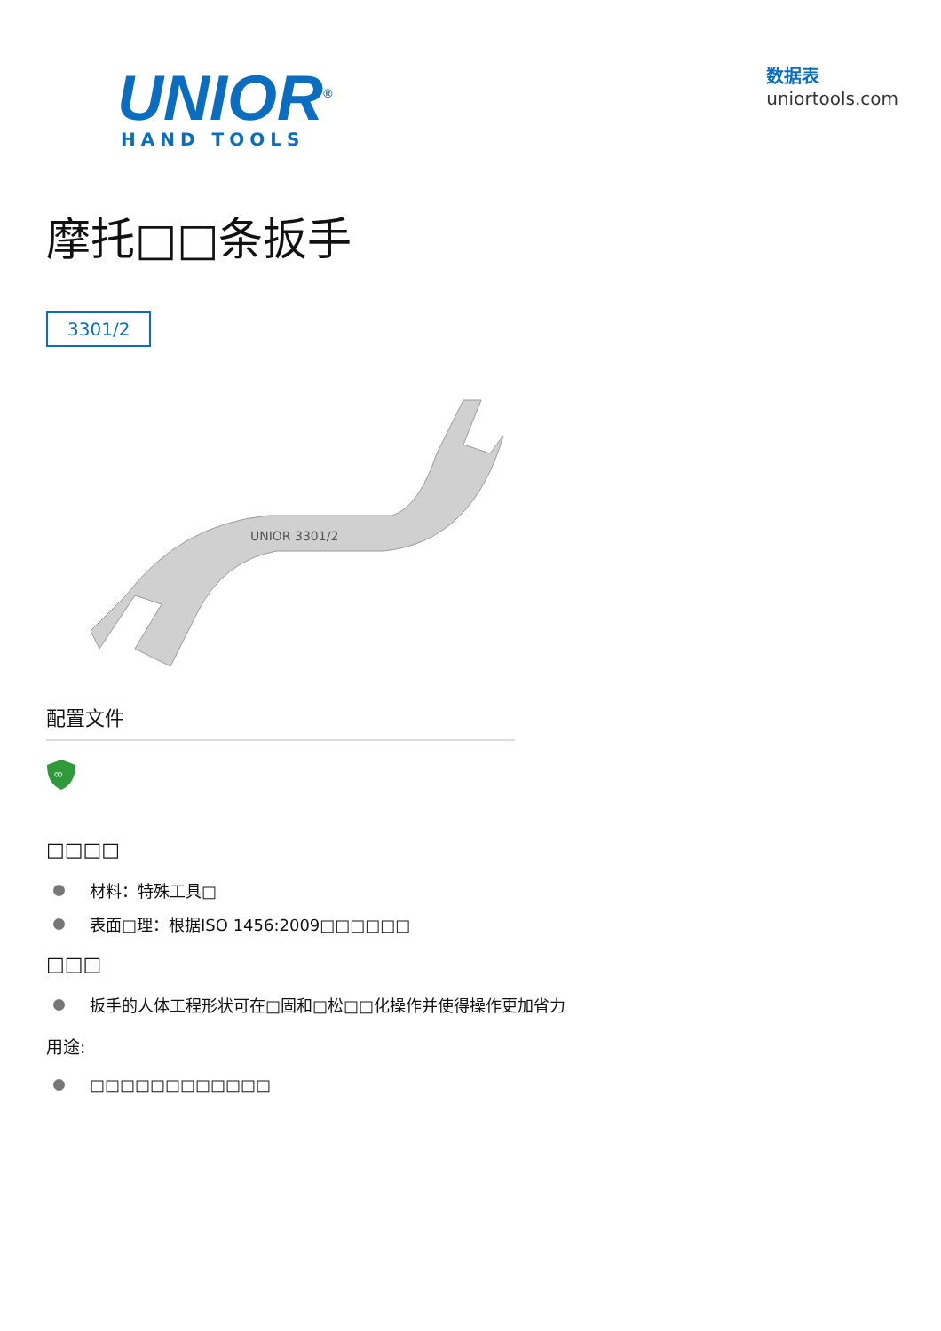UNIOR<sup>®</sup>
HAND TOOLS
数据表
uniortools.com
摩托□□条扳手
3301/2
UNIOR 3301/2
配置文件
∞
□□□□
材料：特殊工具□
表面□理：根据ISO 1456:2009□□□□□□
□□□
扳手的人体工程形状可在□固和□松□□化操作并使得操作更加省力
用途:
□□□□□□□□□□□□